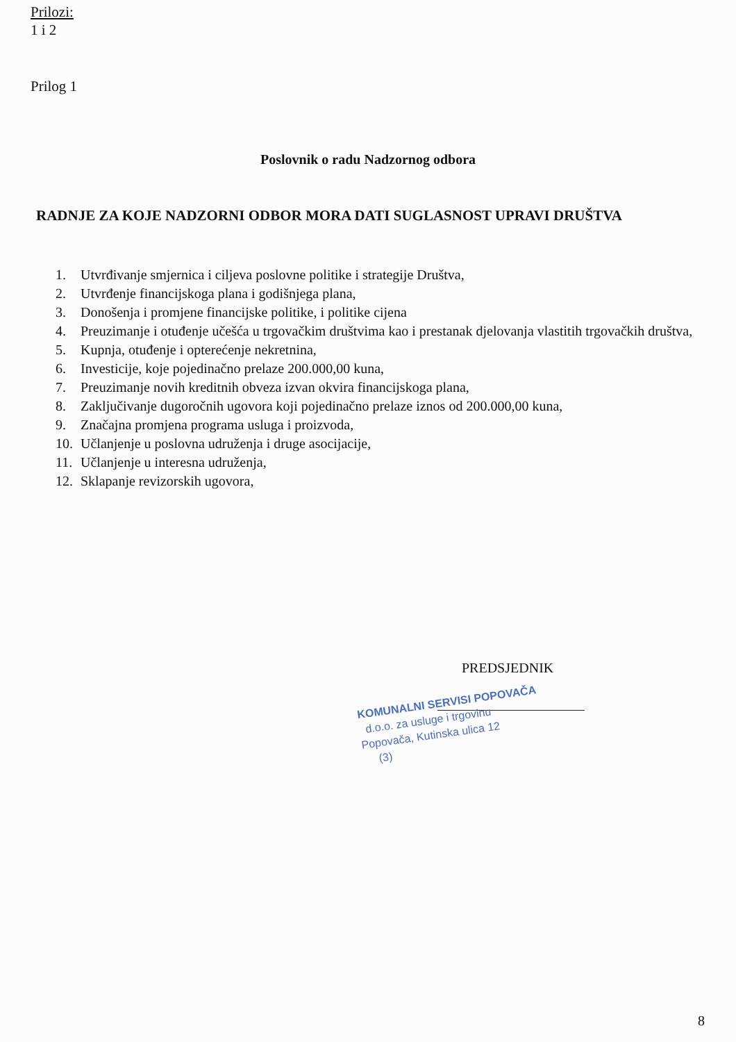Prilozi:
1 i 2
Prilog 1
Poslovnik o radu Nadzornog odbora
RADNJE ZA KOJE NADZORNI ODBOR MORA DATI SUGLASNOST UPRAVI DRUŠTVA
1. Utvrđivanje smjernica i ciljeva poslovne politike i strategije Društva,
2. Utvrđenje financijskoga plana i godišnjega plana,
3. Donošenja i promjene financijske politike, i politike cijena
4. Preuzimanje i otuđenje učešća u trgovačkim društvima kao i prestanak djelovanja vlastitih trgovačkih društva,
5. Kupnja, otuđenje i opterećenje nekretnina,
6. Investicije, koje pojedinačno prelaze 200.000,00 kuna,
7. Preuzimanje novih kreditnih obveza izvan okvira financijskoga plana,
8. Zaključivanje dugoročnih ugovora koji pojedinačno prelaze iznos od 200.000,00 kuna,
9. Značajna promjena programa usluga i proizvoda,
10. Učlanjenje u poslovna udruženja i druge asocijacije,
11. Učlanjenje u interesna udruženja,
12. Sklapanje revizorskih ugovora,
PREDSJEDNIK
KOMUNALNI SERVISI POPOVAČA
d.o.o. za usluge i trgovinu
Popovača, Kutinska ulica 12
(3)
8